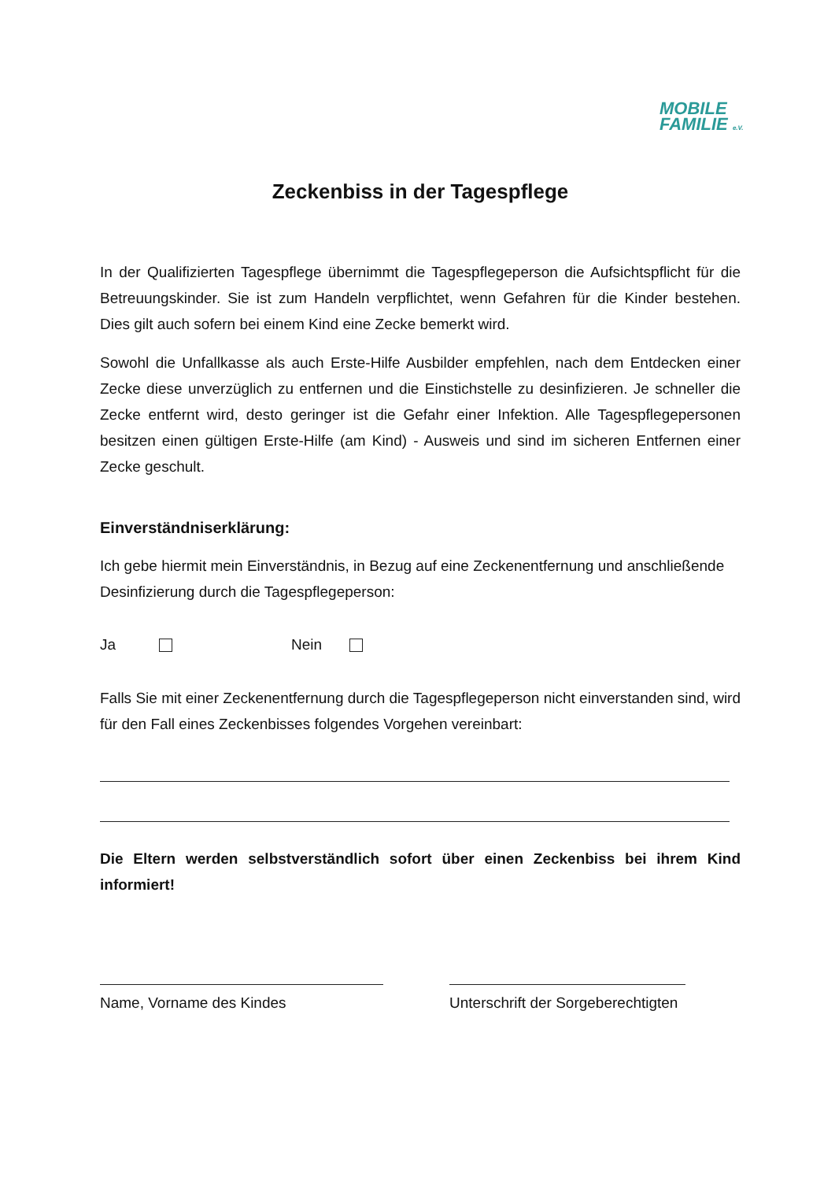MOBILE
FAMILIE e.V.
Zeckenbiss in der Tagespflege
In der Qualifizierten Tagespflege übernimmt die Tagespflegeperson die Aufsichtspflicht für die Betreuungskinder. Sie ist zum Handeln verpflichtet, wenn Gefahren für die Kinder bestehen. Dies gilt auch sofern bei einem Kind eine Zecke bemerkt wird.
Sowohl die Unfallkasse als auch Erste-Hilfe Ausbilder empfehlen, nach dem Entdecken einer Zecke diese unverzüglich zu entfernen und die Einstichstelle zu desinfizieren. Je schneller die Zecke entfernt wird, desto geringer ist die Gefahr einer Infektion. Alle Tagespflegepersonen besitzen einen gültigen Erste-Hilfe (am Kind) - Ausweis und sind im sicheren Entfernen einer Zecke geschult.
Einverständniserklärung:
Ich gebe hiermit mein Einverständnis, in Bezug auf eine Zeckenentfernung und anschließende Desinfizierung durch die Tagespflegeperson:
Ja Nein
Falls Sie mit einer Zeckenentfernung durch die Tagespflegeperson nicht einverstanden sind, wird für den Fall eines Zeckenbisses folgendes Vorgehen vereinbart:
Die Eltern werden selbstverständlich sofort über einen Zeckenbiss bei ihrem Kind informiert!
Name, Vorname des Kindes Unterschrift der Sorgeberechtigten